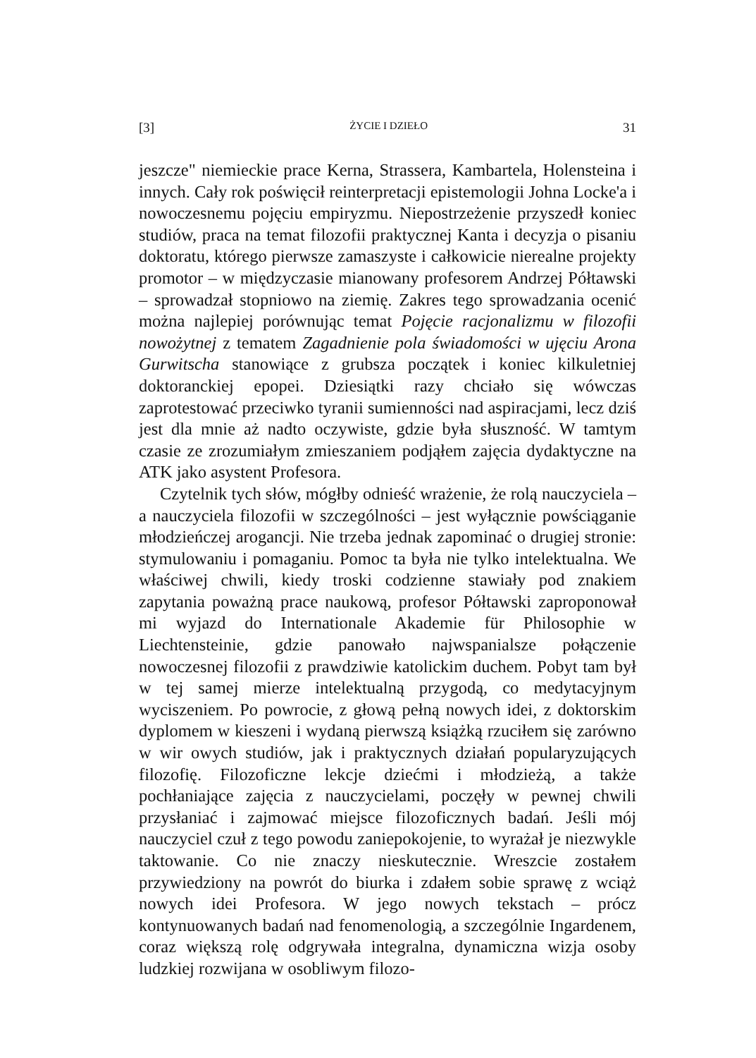[3] ŻYCIE I DZIEŁO 31
jeszcze" niemieckie prace Kerna, Strassera, Kambartela, Holensteina i innych. Cały rok poświęcił reinterpretacji epistemologii Johna Locke'a i nowoczesnemu pojęciu empiryzmu. Niepostrzeżenie przyszedł koniec studiów, praca na temat filozofii praktycznej Kanta i decyzja o pisaniu doktoratu, którego pierwsze zamaszyste i całkowicie nierealne projekty promotor – w międzyczasie mianowany profesorem Andrzej Półtawski – sprowadzał stopniowo na ziemię. Zakres tego sprowadzania ocenić można najlepiej porównując temat Pojęcie racjonalizmu w filozofii nowożytnej z tematem Zagadnienie pola świadomości w ujęciu Arona Gurwitscha stanowiące z grubsza początek i koniec kilkuletniej doktoranckiej epopei. Dziesiątki razy chciało się wówczas zaprotestować przeciwko tyranii sumienności nad aspiracjami, lecz dziś jest dla mnie aż nadto oczywiste, gdzie była słuszność. W tamtym czasie ze zrozumiałym zmieszaniem podjąłem zajęcia dydaktyczne na ATK jako asystent Profesora.
Czytelnik tych słów, mógłby odnieść wrażenie, że rolą nauczyciela – a nauczyciela filozofii w szczególności – jest wyłącznie powściąganie młodzieńczej arogancji. Nie trzeba jednak zapominać o drugiej stronie: stymulowaniu i pomaganiu. Pomoc ta była nie tylko intelektualna. We właściwej chwili, kiedy troski codzienne stawiały pod znakiem zapytania poważną prace naukową, profesor Półtawski zaproponował mi wyjazd do Internationale Akademie für Philosophie w Liechtensteinie, gdzie panowało najwspanialsze połączenie nowoczesnej filozofii z prawdziwie katolickim duchem. Pobyt tam był w tej samej mierze intelektualną przygodą, co medytacyjnym wyciszeniem. Po powrocie, z głową pełną nowych idei, z doktorskim dyplomem w kieszeni i wydaną pierwszą książką rzuciłem się zarówno w wir owych studiów, jak i praktycznych działań popularyzujących filozofię. Filozoficzne lekcje dziećmi i młodzieżą, a także pochłaniające zajęcia z nauczycielami, poczęły w pewnej chwili przysłaniać i zajmować miejsce filozoficznych badań. Jeśli mój nauczyciel czuł z tego powodu zaniepokojenie, to wyrażał je niezwykle taktowanie. Co nie znaczy nieskutecznie. Wreszcie zostałem przywiedziony na powrót do biurka i zdałem sobie sprawę z wciąż nowych idei Profesora. W jego nowych tekstach – prócz kontynuowanych badań nad fenomenologią, a szczególnie Ingardenem, coraz większą rolę odgrywała integralna, dynamiczna wizja osoby ludzkiej rozwijana w osobliwym filozo-